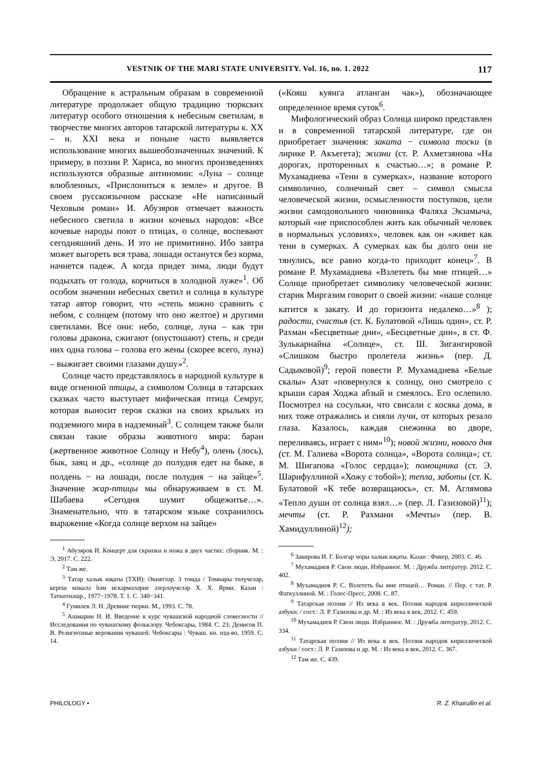VESTNIK OF THE MARI STATE UNIVERSITY. Vol. 16, no. 1. 2022 117
Обращение к астральным образам в современной литературе продолжает общую традицию тюркских литератур особого отношения к небесным светилам, в творчестве многих авторов татарской литературы к. XX – н. XXI века и поныне часто выявляется использование многих вышеобозначенных значений. К примеру, в поэзии Р. Хариса, во многих произведениях используются образные антиномии: «Луна – солнце влюбленных, «Прислониться к земле» и другое. В своем русскоязычном рассказе «Не написанный Чеховым роман» И. Абузяров отмечает важность небесного светила в жизни кочевых народов: «Все кочевые народы поют о птицах, о солнце, воспевают сегодняшний день. И это не примитивно. Ибо завтра может выгореть вся трава, лошади останутся без корма, начнется падеж. А когда придет зима, люди будут подыхать от голода, корчиться в холодной луже»<sup>1</sup>. Об особом значении небесных светил и солнца в культуре татар автор говорит, что «степь можно сравнить с небом, с солнцем (потому что оно желтое) и другими светилами. Все они: небо, солнце, луна – как три головы дракона, сжигают (опустошают) степь, и среди них одна голова – голова его жены (скорее всего, луна) – выжигает своими глазами душу»<sup>2</sup>.
Солнце часто представлялось в народной культуре в виде огненной птицы, а символом Солнца в татарских сказках часто выступает мифическая птица Семруг, которая выносит героя сказки на своих крыльях из подземного мира в надземный<sup>3</sup>. С солнцем также были связан такие образы животного мира: баран (жертвенное животное Солнцу и Небу<sup>4</sup>), олень (лось), бык, заяц и др., «солнце до полудня едет на быке, в полдень − на лошади, после полудня − на зайце»<sup>5</sup>. Значение жар-птицы мы обнаруживаем в ст. М. Шабаева «Сегодня шумит общежитье…». Знаменательно, что в татарском языке сохранилось выражение «Когда солнце верхом на зайце»
<sup>1</sup> Абузяров И. Концерт для скрипки и ножа в двух частях: сборник. М. : Э, 2017. С. 222.
<sup>2</sup> Там же.
<sup>3</sup> Татар халык иҗаты (ТХИ): Әкиятләр. 3 томда / Томнары төзүчеләр, кереш мәкалә һәм искәрмәләрне әзерләүчеләр Х. Х. Ярми. Казан : Таткитнәшр., 1977−1978. Т. 1. С. 340−341.
<sup>4</sup> Гумилев Л. Н. Древние тюрки. М., 1993. С. 78.
<sup>5</sup> Ашмарин Н. И. Введение в курс чувашской народной словесности // Исследования по чувашскому фольклору. Чебоксары, 1984. С. 23; Денисов П. В. Религиозные верования чувашей. Чебоксары : Чуваш. кн. изд-во, 1959. С. 14.
(«Кояш куянга атланган чак»), обозначающее определенное время суток<sup>6</sup>.
Мифологический образ Солнца широко представлен и в современной татарской литературе, где он приобретает значения: заката − символа тоски (в лирике Р. Акъегета); жизни (ст. Р. Ахметзянова «На дорогах, проторенных к счастью…»; в романе Р. Мухамадиева «Тени в сумерках», название которого символично, солнечный свет – символ смысла человеческой жизни, осмысленности поступков, цели жизни самодовольного чиновника Фаляха Экзамыча, который «не приспособлен жить как обычный человек в нормальных условиях», человек как он «живет как тени в сумерках. А сумерках как бы долго они не тянулись, все равно когда-то приходит конец»<sup>7</sup>. В романе Р. Мухамадиева «Взлететь бы мне птицей…» Солнце приобретает символику человеческой жизни: старик Миргазим говорит о своей жизни: «наше солнце катится к закату. И до горизонта недалеко…»<sup>8</sup> ); радости, счастья (ст. К. Булатовой «Лишь один», ст. Р. Рахман «Бесцветные дни», «Бесцветные дни», в ст. Ф. Зулькарнайна «Солнце», ст. Ш. Зигангировой «Слишком быстро пролетела жизнь» (пер. Д. Садыковой)<sup>9</sup>; герой повести Р. Мухамадиева «Белые скалы» Азат «повернулся к солнцу, оно смотрело с крыши сарая Ходжа абзый и смеялось. Его ослепило. Посмотрел на сосульки, что свисали с косяка дома, в них тоже отражались и сияли лучи, от которых резало глаза. Казалось, каждая снежинка во дворе, переливаясь, играет с ним»<sup>10</sup>); новой жизни, нового дня (ст. М. Галиева «Ворота солнца», «Ворота солнца»; ст. М. Шигапова «Голос сердца»); помощника (ст. Э. Шарифуллиной «Хожу с тобой»); тепла, заботы (ст. К. Булатовой «К тебе возвращаюсь», ст. М. Аглямова «Тепло души от солнца взял…» (пер. Л. Газизовой)<sup>11</sup>); мечты (ст. Р. Рахмани «Мечты» (пер. В. Хамидуллиной)<sup>12</sup>);
<sup>6</sup> Закирова И. Г. Болгар чоры халык иҗаты. Казан : Фикер, 2003. С. 46.
<sup>7</sup> Мухамадиев Р. Свои люди. Избранное. М. : Дружба литератур. 2012. С. 402.
<sup>8</sup> Мухамадиев Р. С. Взлететь бы мне птицей… Роман. // Пер. с тат. Р. Фаткуллиной. М. : Голос-Пресс, 2008. С. 87.
<sup>9</sup> Татарская поэзия // Из века в век. Поэзия народов кириллической азбуки. / сост.: Л. Р. Газизова и др. М. : Из века в век, 2012. С. 459.
<sup>10</sup> Мухамадиев Р. Свои люди. Избранное. М. : Дружба литератур, 2012. С. 334.
<sup>11</sup> Татарская поэзия // Из века в век. Поэзия народов кириллической азбуки / сост.: Л. Р. Газизова и др. М. : Из века в век, 2012. С. 367.
<sup>12</sup> Там же. С. 439.
PHILOLOGY • R. Z. Khairullin et al.